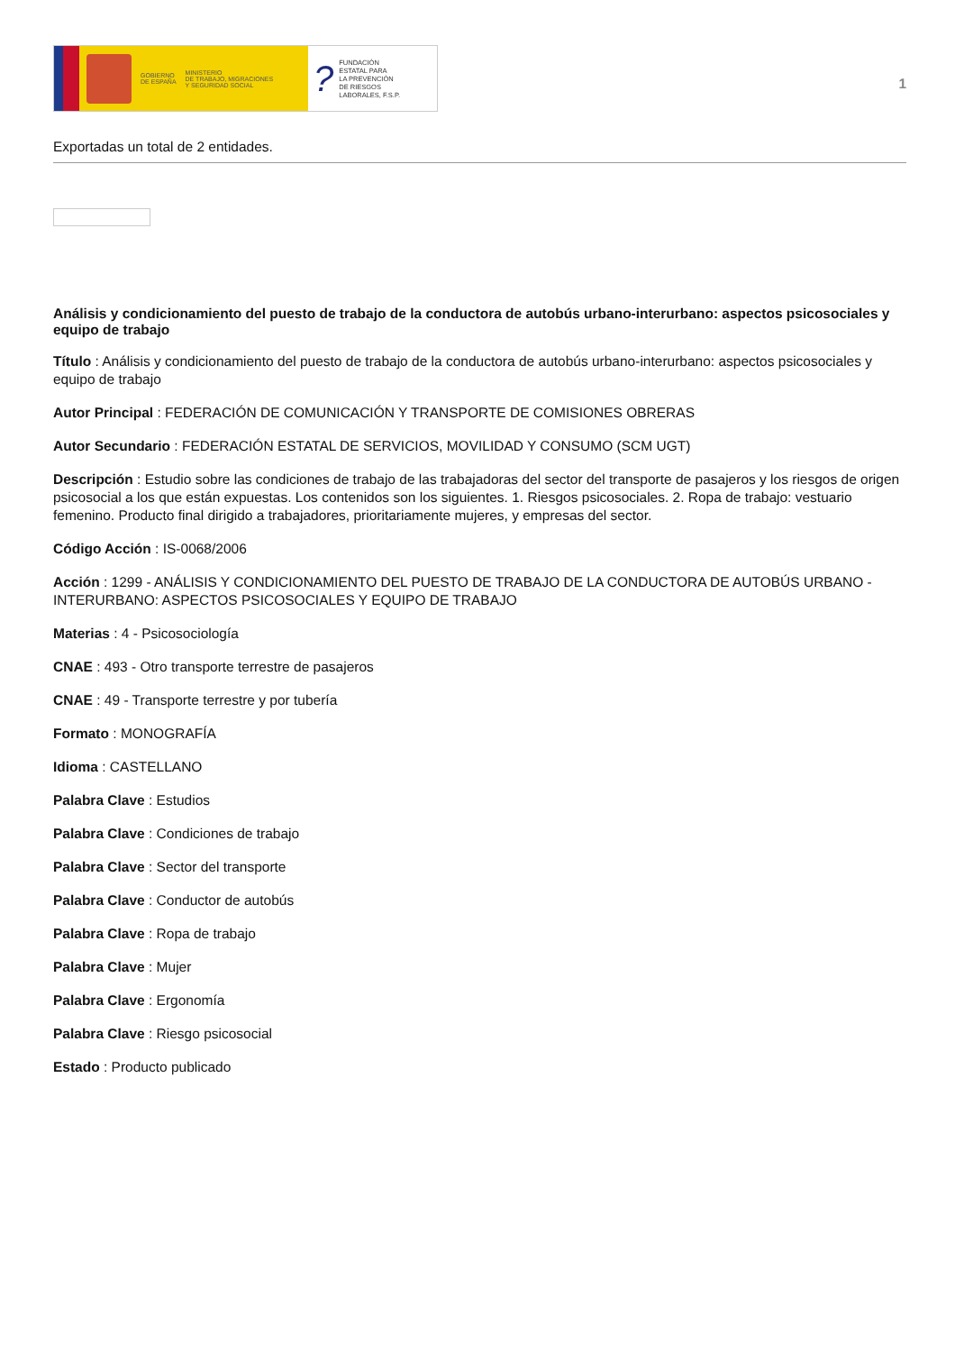GOBIERNO
DE ESPAÑA MINISTERIO
DE TRABAJO, MIGRACIONES
Y SEGURIDAD SOCIAL
? FUNDACIÓN
ESTATAL PARA
LA PREVENCIÓN
DE RIESGOS
LABORALES, F.S.P.
1
Exportadas un total de 2 entidades.
Análisis y condicionamiento del puesto de trabajo de la conductora de autobús urbano-interurbano: aspectos psicosociales y equipo de trabajo
Título : Análisis y condicionamiento del puesto de trabajo de la conductora de autobús urbano-interurbano: aspectos psicosociales y equipo de trabajo
Autor Principal : FEDERACIÓN DE COMUNICACIÓN Y TRANSPORTE DE COMISIONES OBRERAS
Autor Secundario : FEDERACIÓN ESTATAL DE SERVICIOS, MOVILIDAD Y CONSUMO (SCM UGT)
Descripción : Estudio sobre las condiciones de trabajo de las trabajadoras del sector del transporte de pasajeros y los riesgos de origen psicosocial a los que están expuestas. Los contenidos son los siguientes. 1. Riesgos psicosociales. 2. Ropa de trabajo: vestuario femenino. Producto final dirigido a trabajadores, prioritariamente mujeres, y empresas del sector.
Código Acción : IS-0068/2006
Acción : 1299 - ANÁLISIS Y CONDICIONAMIENTO DEL PUESTO DE TRABAJO DE LA CONDUCTORA DE AUTOBÚS URBANO - INTERURBANO: ASPECTOS PSICOSOCIALES Y EQUIPO DE TRABAJO
Materias : 4 - Psicosociología
CNAE : 493 - Otro transporte terrestre de pasajeros
CNAE : 49 - Transporte terrestre y por tubería
Formato : MONOGRAFÍA
Idioma : CASTELLANO
Palabra Clave : Estudios
Palabra Clave : Condiciones de trabajo
Palabra Clave : Sector del transporte
Palabra Clave : Conductor de autobús
Palabra Clave : Ropa de trabajo
Palabra Clave : Mujer
Palabra Clave : Ergonomía
Palabra Clave : Riesgo psicosocial
Estado : Producto publicado